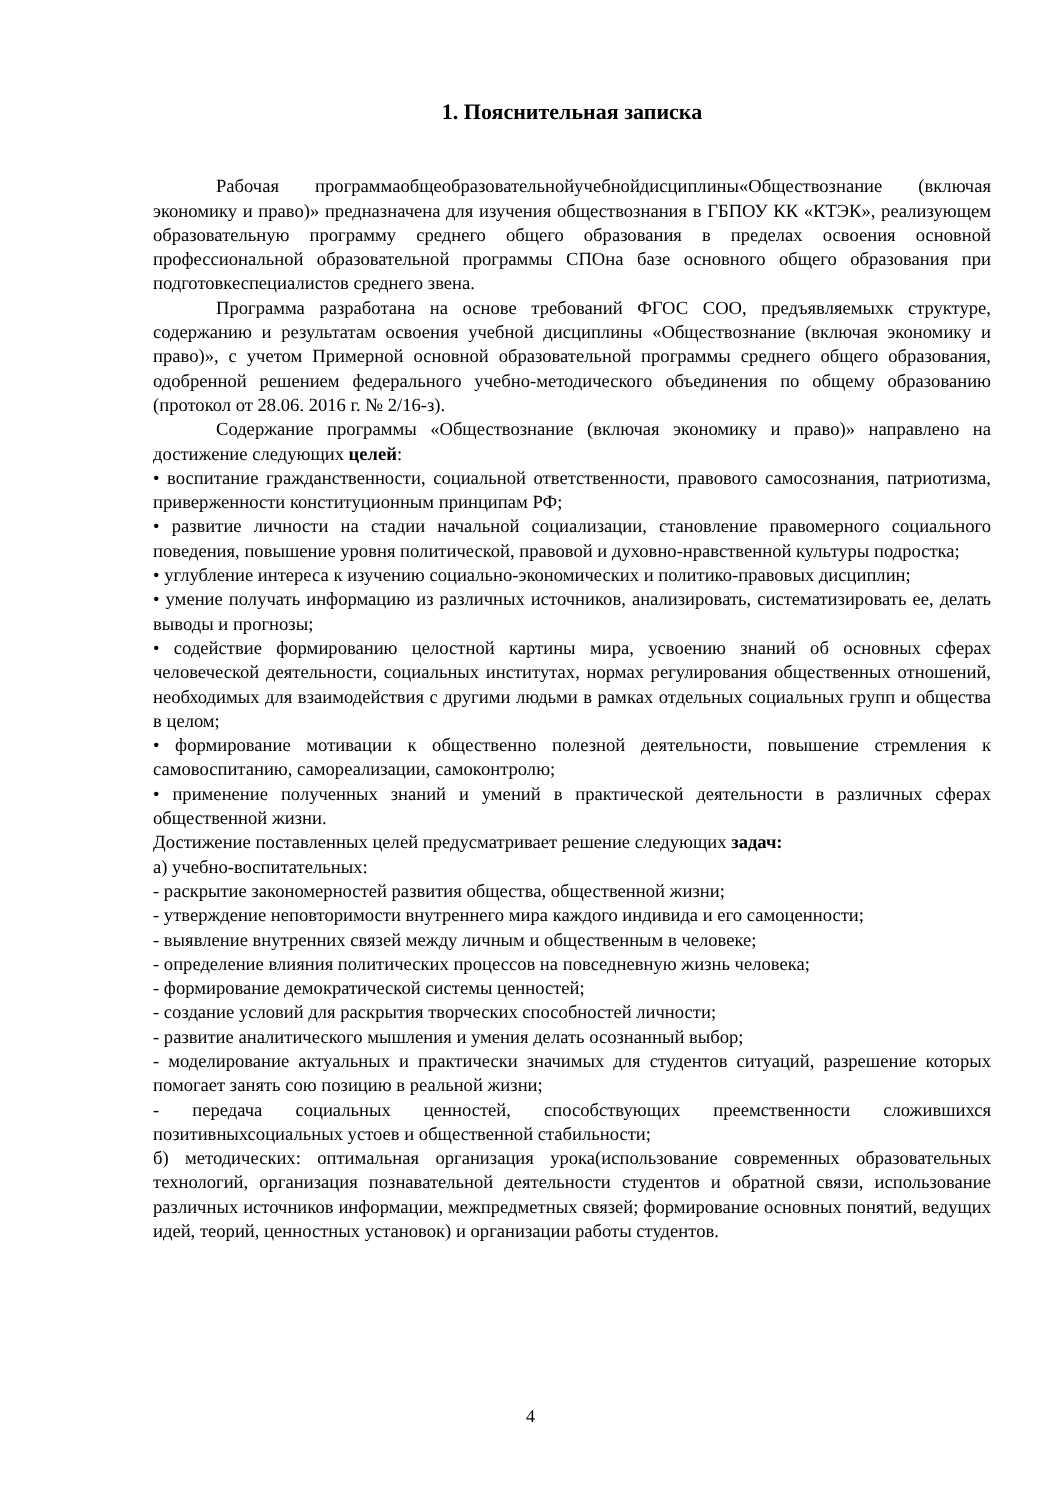1. Пояснительная записка
Рабочая программаобщеобразовательнойучебнойдисциплины«Обществознание (включая экономику и право)» предназначена для изучения обществознания в ГБПОУ КК «КТЭК», реализующем образовательную программу среднего общего образования в пределах освоения основной профессиональной образовательной программы СПОна базе основного общего образования при подготовкеспециалистов среднего звена.
Программа разработана на основе требований ФГОС СОО, предъявляемыхк структуре, содержанию и результатам освоения учебной дисциплины «Обществознание (включая экономику и право)», с учетом Примерной основной образовательной программы среднего общего образования, одобренной решением федерального учебно-методического объединения по общему образованию (протокол от 28.06. 2016 г. № 2/16-з).
Содержание программы «Обществознание (включая экономику и право)» направлено на достижение следующих целей:
• воспитание гражданственности, социальной ответственности, правового самосознания, патриотизма, приверженности конституционным принципам РФ;
• развитие личности на стадии начальной социализации, становление правомерного социального поведения, повышение уровня политической, правовой и духовно-нравственной культуры подростка;
• углубление интереса к изучению социально-экономических и политико-правовых дисциплин;
• умение получать информацию из различных источников, анализировать, систематизировать ее, делать выводы и прогнозы;
• содействие формированию целостной картины мира, усвоению знаний об основных сферах человеческой деятельности, социальных институтах, нормах регулирования общественных отношений, необходимых для взаимодействия с другими людьми в рамках отдельных социальных групп и общества в целом;
• формирование мотивации к общественно полезной деятельности, повышение стремления к самовоспитанию, самореализации, самоконтролю;
• применение полученных знаний и умений в практической деятельности в различных сферах общественной жизни.
Достижение поставленных целей предусматривает решение следующих задач:
а) учебно-воспитательных:
- раскрытие закономерностей развития общества, общественной жизни;
- утверждение неповторимости внутреннего мира каждого индивида и его самоценности;
- выявление внутренних связей между личным и общественным в человеке;
- определение влияния политических процессов на повседневную жизнь человека;
- формирование демократической системы ценностей;
- создание условий для раскрытия творческих способностей личности;
- развитие аналитического мышления и умения делать осознанный выбор;
- моделирование актуальных и практически значимых для студентов ситуаций, разрешение которых помогает занять сою позицию в реальной жизни;
- передача социальных ценностей, способствующих преемственности сложившихся позитивныхсоциальных устоев и общественной стабильности;
б) методических: оптимальная организация урока(использование современных образовательных технологий, организация познавательной деятельности студентов и обратной связи, использование различных источников информации, межпредметных связей; формирование основных понятий, ведущих идей, теорий, ценностных установок) и организации работы студентов.
4